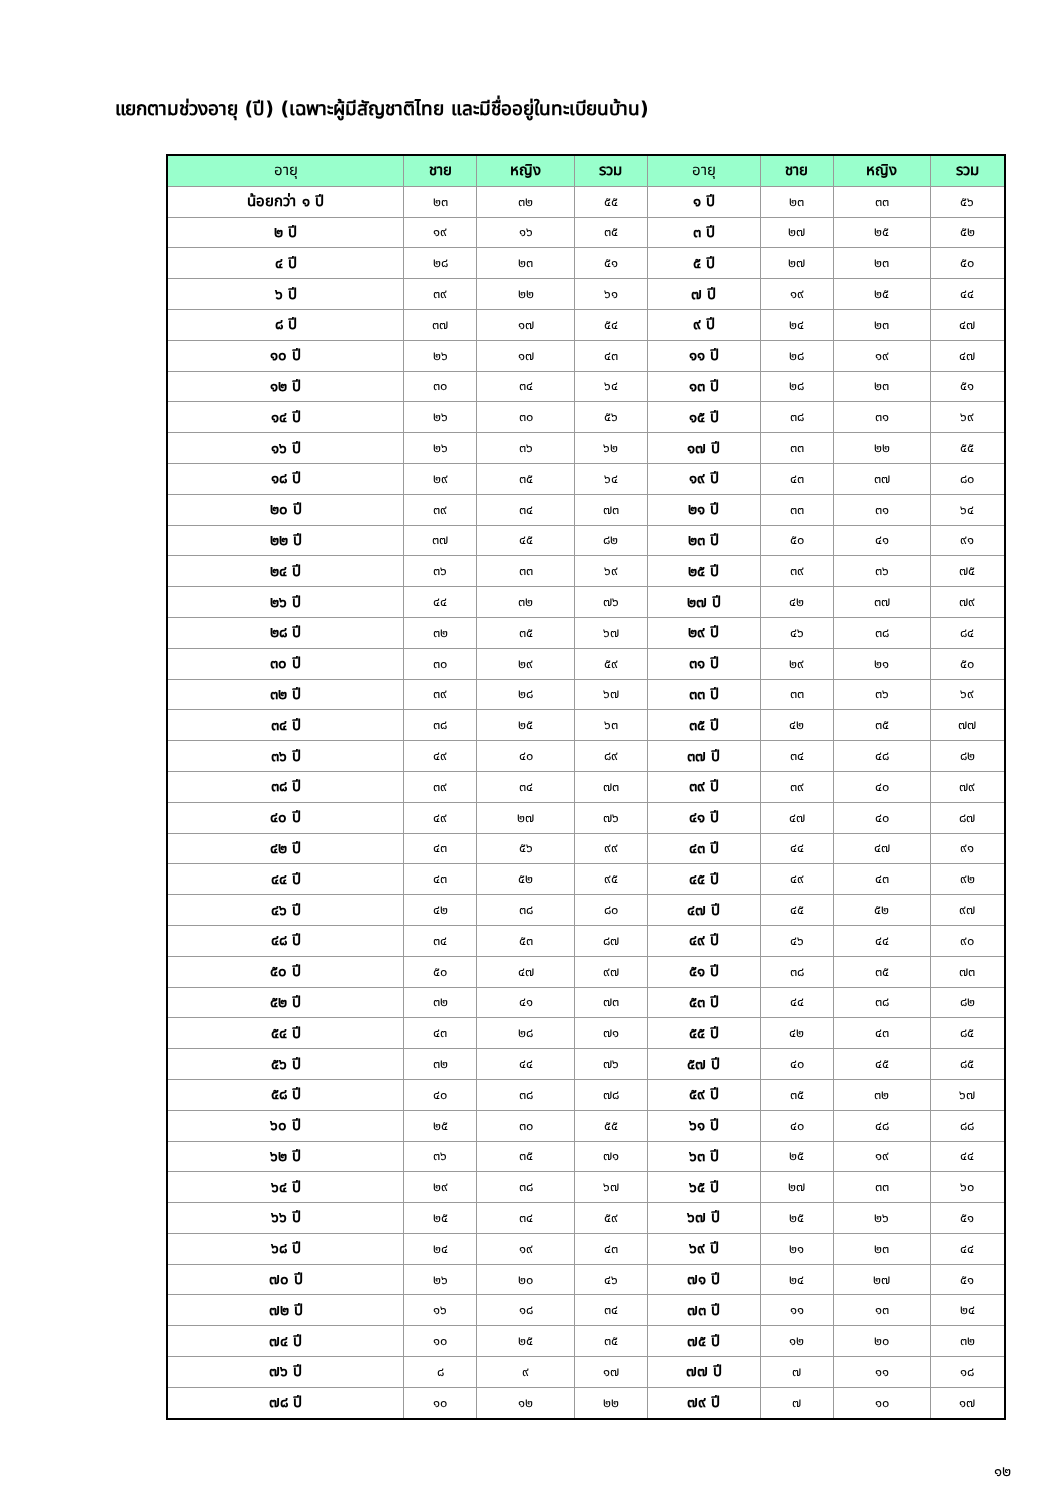แยกตามช่วงอายุ (ปี) (เฉพาะผู้มีสัญชาติไทย และมีชื่ออยู่ในทะเบียนบ้าน)
| อายุ | ชาย | หญิง | รวม | อายุ | ชาย | หญิง | รวม |
| --- | --- | --- | --- | --- | --- | --- | --- |
| น้อยกว่า ๑ ปี | ๒๓ | ๓๒ | ๕๕ | ๑ ปี | ๒๓ | ๓๓ | ๕๖ |
| ๒ ปี | ๑๙ | ๑๖ | ๓๕ | ๓ ปี | ๒๗ | ๒๕ | ๕๒ |
| ๔ ปี | ๒๘ | ๒๓ | ๕๑ | ๕ ปี | ๒๗ | ๒๓ | ๕๐ |
| ๖ ปี | ๓๙ | ๒๒ | ๖๑ | ๗ ปี | ๑๙ | ๒๕ | ๔๔ |
| ๘ ปี | ๓๗ | ๑๗ | ๕๔ | ๙ ปี | ๒๔ | ๒๓ | ๔๗ |
| ๑๐ ปี | ๒๖ | ๑๗ | ๔๓ | ๑๑ ปี | ๒๘ | ๑๙ | ๔๗ |
| ๑๒ ปี | ๓๐ | ๓๔ | ๖๔ | ๑๓ ปี | ๒๘ | ๒๓ | ๕๑ |
| ๑๔ ปี | ๒๖ | ๓๐ | ๕๖ | ๑๕ ปี | ๓๘ | ๓๑ | ๖๙ |
| ๑๖ ปี | ๒๖ | ๓๖ | ๖๒ | ๑๗ ปี | ๓๓ | ๒๒ | ๕๕ |
| ๑๘ ปี | ๒๙ | ๓๕ | ๖๔ | ๑๙ ปี | ๔๓ | ๓๗ | ๘๐ |
| ๒๐ ปี | ๓๙ | ๓๔ | ๗๓ | ๒๑ ปี | ๓๓ | ๓๑ | ๖๔ |
| ๒๒ ปี | ๓๗ | ๔๕ | ๘๒ | ๒๓ ปี | ๕๐ | ๔๑ | ๙๑ |
| ๒๔ ปี | ๓๖ | ๓๓ | ๖๙ | ๒๕ ปี | ๓๙ | ๓๖ | ๗๕ |
| ๒๖ ปี | ๔๔ | ๓๒ | ๗๖ | ๒๗ ปี | ๔๒ | ๓๗ | ๗๙ |
| ๒๘ ปี | ๓๒ | ๓๕ | ๖๗ | ๒๙ ปี | ๔๖ | ๓๘ | ๘๔ |
| ๓๐ ปี | ๓๐ | ๒๙ | ๕๙ | ๓๑ ปี | ๒๙ | ๒๑ | ๕๐ |
| ๓๒ ปี | ๓๙ | ๒๘ | ๖๗ | ๓๓ ปี | ๓๓ | ๓๖ | ๖๙ |
| ๓๔ ปี | ๓๘ | ๒๕ | ๖๓ | ๓๕ ปี | ๔๒ | ๓๕ | ๗๗ |
| ๓๖ ปี | ๔๙ | ๔๐ | ๘๙ | ๓๗ ปี | ๓๔ | ๔๘ | ๘๒ |
| ๓๘ ปี | ๓๙ | ๓๔ | ๗๓ | ๓๙ ปี | ๓๙ | ๔๐ | ๗๙ |
| ๔๐ ปี | ๔๙ | ๒๗ | ๗๖ | ๔๑ ปี | ๔๗ | ๔๐ | ๘๗ |
| ๔๒ ปี | ๔๓ | ๕๖ | ๙๙ | ๔๓ ปี | ๔๔ | ๔๗ | ๙๑ |
| ๔๔ ปี | ๔๓ | ๕๒ | ๙๕ | ๔๕ ปี | ๔๙ | ๔๓ | ๙๒ |
| ๔๖ ปี | ๔๒ | ๓๘ | ๘๐ | ๔๗ ปี | ๔๕ | ๕๒ | ๙๗ |
| ๔๘ ปี | ๓๔ | ๕๓ | ๘๗ | ๔๙ ปี | ๔๖ | ๔๔ | ๙๐ |
| ๕๐ ปี | ๕๐ | ๔๗ | ๙๗ | ๕๑ ปี | ๓๘ | ๓๕ | ๗๓ |
| ๕๒ ปี | ๓๒ | ๔๑ | ๗๓ | ๕๓ ปี | ๔๔ | ๓๘ | ๘๒ |
| ๕๔ ปี | ๔๓ | ๒๘ | ๗๑ | ๕๕ ปี | ๔๒ | ๔๓ | ๘๕ |
| ๕๖ ปี | ๓๒ | ๔๔ | ๗๖ | ๕๗ ปี | ๔๐ | ๔๕ | ๘๕ |
| ๕๘ ปี | ๔๐ | ๓๘ | ๗๘ | ๕๙ ปี | ๓๕ | ๓๒ | ๖๗ |
| ๖๐ ปี | ๒๕ | ๓๐ | ๕๕ | ๖๑ ปี | ๔๐ | ๔๘ | ๘๘ |
| ๖๒ ปี | ๓๖ | ๓๕ | ๗๑ | ๖๓ ปี | ๒๕ | ๑๙ | ๔๔ |
| ๖๔ ปี | ๒๙ | ๓๘ | ๖๗ | ๖๕ ปี | ๒๗ | ๓๓ | ๖๐ |
| ๖๖ ปี | ๒๕ | ๓๔ | ๕๙ | ๖๗ ปี | ๒๕ | ๒๖ | ๕๑ |
| ๖๘ ปี | ๒๔ | ๑๙ | ๔๓ | ๖๙ ปี | ๒๑ | ๒๓ | ๔๔ |
| ๗๐ ปี | ๒๖ | ๒๐ | ๔๖ | ๗๑ ปี | ๒๔ | ๒๗ | ๕๑ |
| ๗๒ ปี | ๑๖ | ๑๘ | ๓๔ | ๗๓ ปี | ๑๑ | ๑๓ | ๒๔ |
| ๗๔ ปี | ๑๐ | ๒๕ | ๓๕ | ๗๕ ปี | ๑๒ | ๒๐ | ๓๒ |
| ๗๖ ปี | ๘ | ๙ | ๑๗ | ๗๗ ปี | ๗ | ๑๑ | ๑๘ |
| ๗๘ ปี | ๑๐ | ๑๒ | ๒๒ | ๗๙ ปี | ๗ | ๑๐ | ๑๗ |
๑๒